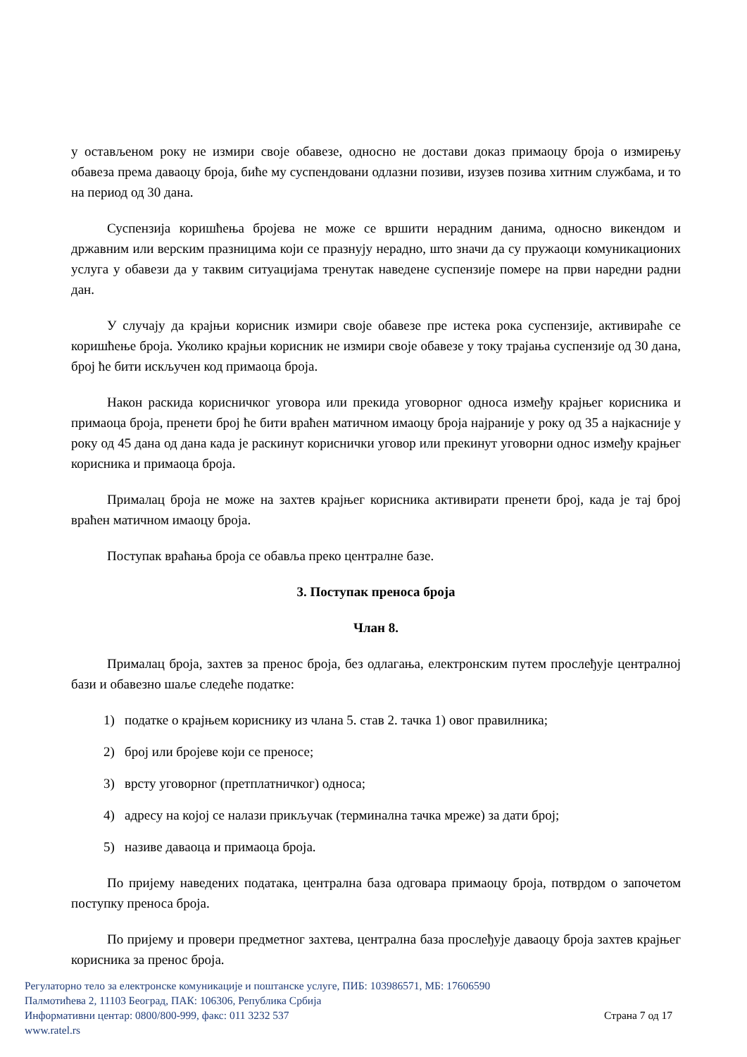у остављеном року не измири своје обавезе, односно не достави доказ примаоцу броја о измирењу обавеза према даваоцу броја, биће му суспендовани одлазни позиви, изузев позива хитним службама, и то на период од 30 дана.
Суспензија коришћења бројева не може се вршити нерадним данима, односно викендом и државним или верским празницима који се празнују нерадно, што значи да су пружаоци комуникационих услуга у обавези да у таквим ситуацијама тренутак наведене суспензије померe на први наредни радни дан.
У случају да крајњи корисник измири своје обавезе пре истека рока суспензије, активираће се коришћење броја. Уколико крајњи корисник не измири своје обавезе у току трајања суспензије од 30 дана, број ће бити искључен код примаоца броја.
Након раскида корисничког уговора или прекида уговорног односа између крајњег корисника и примаоца броја, пренети број ће бити враћен матичном имаоцу броја најраније у року од 35 а најкасније у року од 45 дана од дана када је раскинут кориснички уговор или прекинут уговорни однос између крајњег корисника и примаоца броја.
Прималац броја не може на захтев крајњег корисника активирати пренети број, када је тај број враћен матичном имаоцу броја.
Поступак враћања броја се обавља преко централне базе.
3. Поступак преноса броја
Члан 8.
Прималац броја, захтев за пренос броја, без одлагања, електронским путем прослеђује централној бази и обавезно шаље следеће податке:
1) податке о крајњем кориснику из члана 5. став 2. тачка 1) овог правилника;
2) број или бројеве који се преносе;
3) врсту уговорног (претплатничког) односа;
4) адресу на којој се налази прикључак (терминална тачка мреже) за дати број;
5) називе даваоца и примаоца броја.
По пријему наведених података, централна база одговара примаоцу броја, потврдом о започетом поступку преноса броја.
По пријему и провери предметног захтева, централна база прослеђује даваоцу броја захтев крајњег корисника за пренос броја.
Регулаторно тело за електронске комуникације и поштанске услуге, ПИБ: 103986571, МБ: 17606590
Палмотићева 2, 11103 Београд, ПАК: 106306, Република Србија
Информативни центар: 0800/800-999, факс: 011 3232 537 Страна 7 од 17
www.ratel.rs